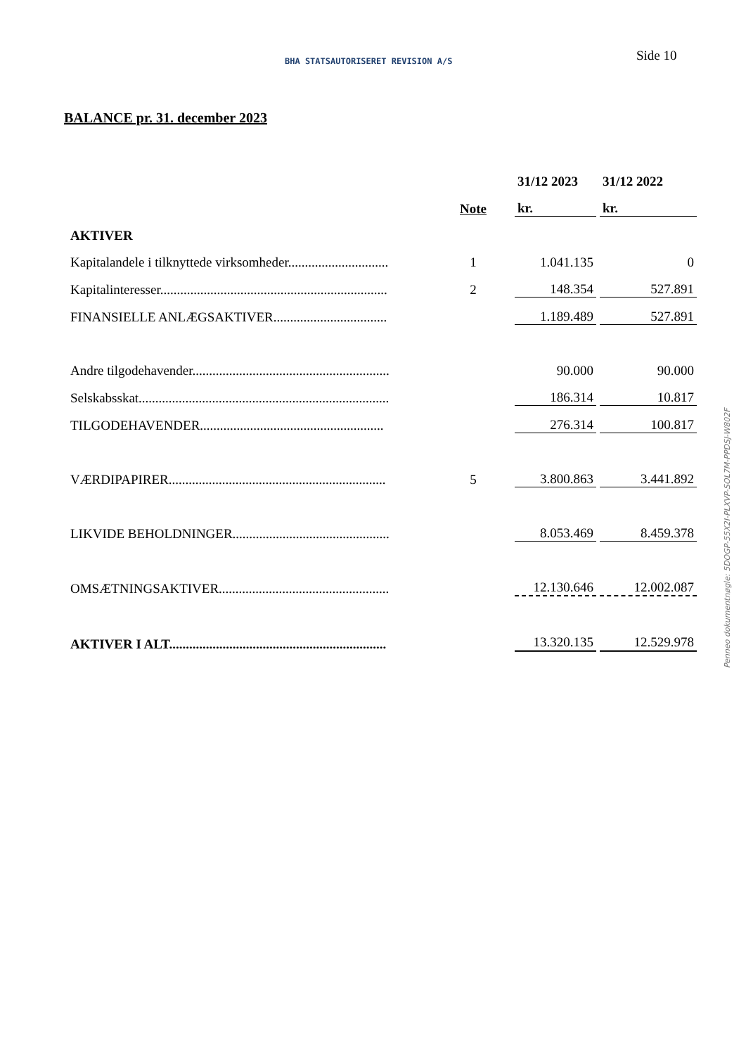BHA STATSAUTORISERET REVISION A/S
Side 10
BALANCE pr. 31. december 2023
| | | 31/12 2023 | 31/12 2022 |
| --- | --- | --- | --- |
| | Note | kr. | kr. |
| AKTIVER | | | |
| Kapitalandele i tilknyttede virksomheder.............................. | 1 | 1.041.135 | 0 |
| Kapitalinteresser.................................................................... | 2 | 148.354 | 527.891 |
| FINANSIELLE ANLÆGSAKTIVER.................................. | | 1.189.489 | 527.891 |
| Andre tilgodehavender........................................................... | | 90.000 | 90.000 |
| Selskabsskat........................................................................... | | 186.314 | 10.817 |
| TILGODEHAVENDER....................................................... | | 276.314 | 100.817 |
| VÆRDIPAPIRER................................................................. | 5 | 3.800.863 | 3.441.892 |
| LIKVIDE BEHOLDNINGER............................................... | | 8.053.469 | 8.459.378 |
| OMSÆTNINGSAKTIVER................................................... | | 12.130.646 | 12.002.087 |
| AKTIVER I ALT................................................................. | | 13.320.135 | 12.529.978 |
Penneo dokumentnøgle: 5DOGP-55X2I-PLXVP-SOL7M-PPDSJ-W802F